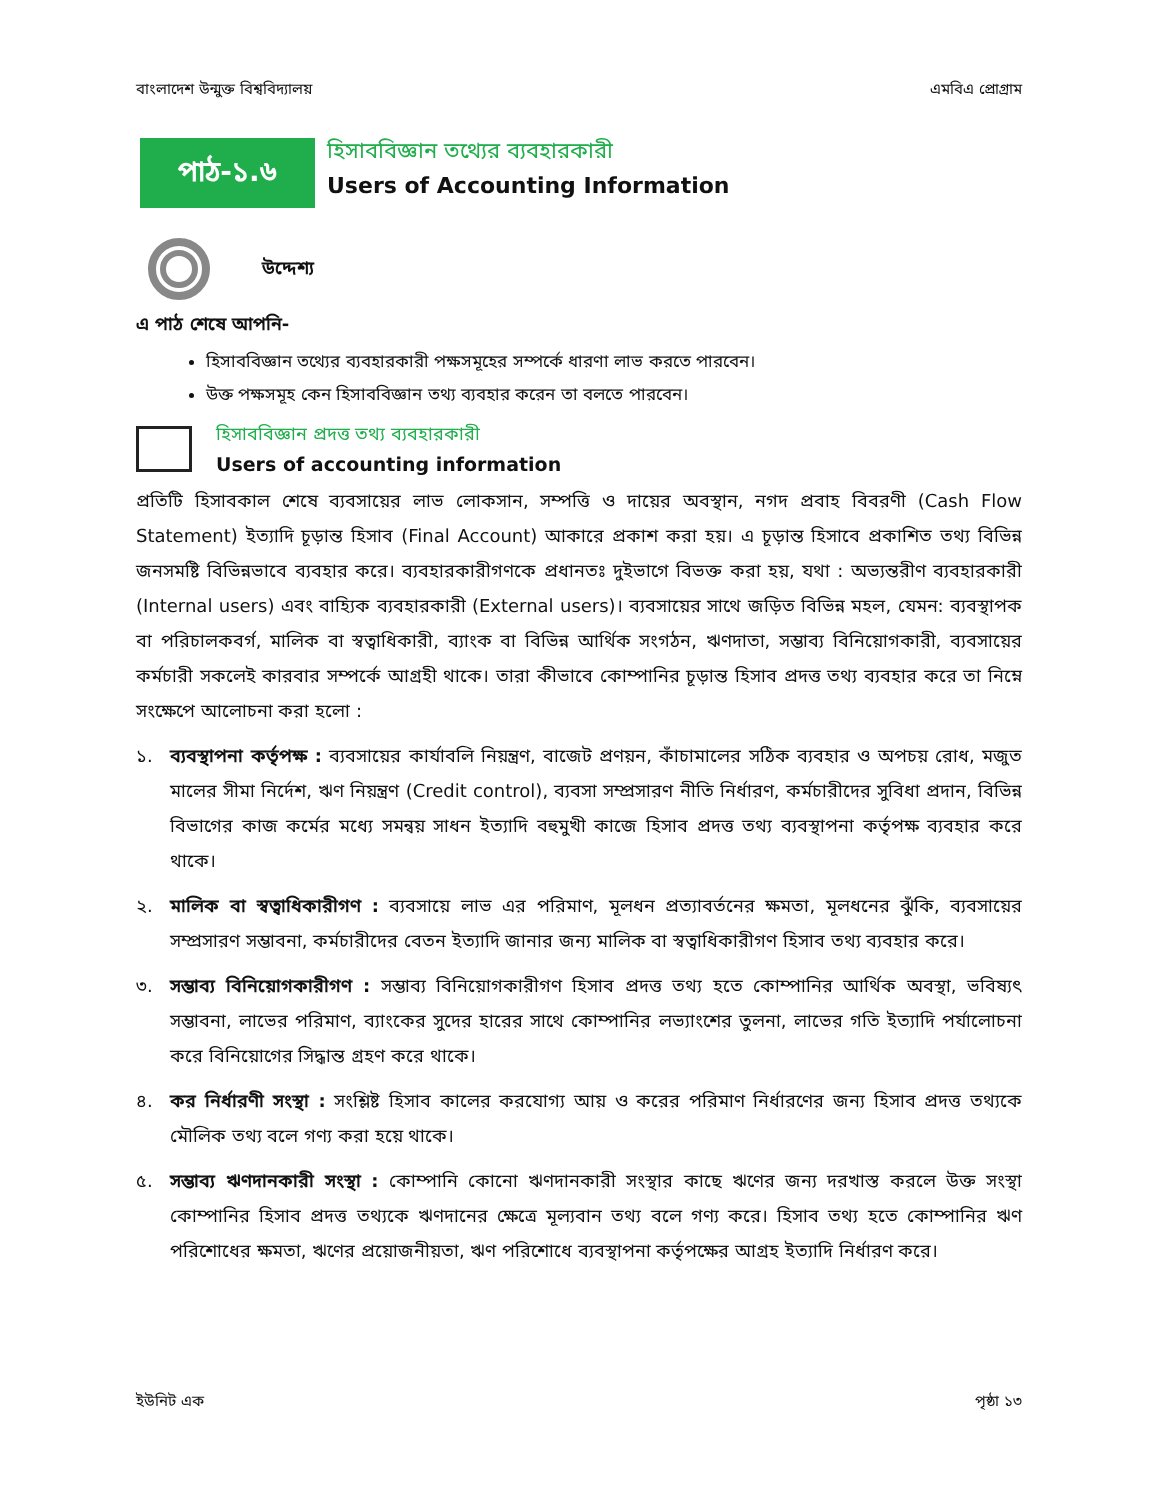বাংলাদেশ উন্মুক্ত বিশ্ববিদ্যালয় এমবিএ প্রোগ্রাম
পাঠ-১.৬
হিসাববিজ্ঞান তথ্যের ব্যবহারকারী
Users of Accounting Information
উদ্দেশ্য
এ পাঠ শেষে আপনি-
হিসাববিজ্ঞান তথ্যের ব্যবহারকারী পক্ষসমূহের সম্পর্কে ধারণা লাভ করতে পারবেন।
উক্ত পক্ষসমূহ কেন হিসাববিজ্ঞান তথ্য ব্যবহার করেন তা বলতে পারবেন।
হিসাববিজ্ঞান প্রদত্ত তথ্য ব্যবহারকারী
Users of accounting information
প্রতিটি হিসাবকাল শেষে ব্যবসায়ের লাভ লোকসান, সম্পত্তি ও দায়ের অবস্থান, নগদ প্রবাহ বিবরণী (Cash Flow Statement) ইত্যাদি চূড়ান্ত হিসাব (Final Account) আকারে প্রকাশ করা হয়। এ চূড়ান্ত হিসাবে প্রকাশিত তথ্য বিভিন্ন জনসমষ্টি বিভিন্নভাবে ব্যবহার করে। ব্যবহারকারীগণকে প্রধানতঃ দুইভাগে বিভক্ত করা হয়, যথা : অভ্যন্তরীণ ব্যবহারকারী (Internal users) এবং বাহ্যিক ব্যবহারকারী (External users)। ব্যবসায়ের সাথে জড়িত বিভিন্ন মহল, যেমন: ব্যবস্থাপক বা পরিচালকবর্গ, মালিক বা স্বত্বাধিকারী, ব্যাংক বা বিভিন্ন আর্থিক সংগঠন, ঋণদাতা, সম্ভাব্য বিনিয়োগকারী, ব্যবসায়ের কর্মচারী সকলেই কারবার সম্পর্কে আগ্রহী থাকে। তারা কীভাবে কোম্পানির চূড়ান্ত হিসাব প্রদত্ত তথ্য ব্যবহার করে তা নিম্নে সংক্ষেপে আলোচনা করা হলো :
১. ব্যবস্থাপনা কর্তৃপক্ষ : ব্যবসায়ের কার্যাবলি নিয়ন্ত্রণ, বাজেট প্রণয়ন, কাঁচামালের সঠিক ব্যবহার ও অপচয় রোধ, মজুত মালের সীমা নির্দেশ, ঋণ নিয়ন্ত্রণ (Credit control), ব্যবসা সম্প্রসারণ নীতি নির্ধারণ, কর্মচারীদের সুবিধা প্রদান, বিভিন্ন বিভাগের কাজ কর্মের মধ্যে সমন্বয় সাধন ইত্যাদি বহুমুখী কাজে হিসাব প্রদত্ত তথ্য ব্যবস্থাপনা কর্তৃপক্ষ ব্যবহার করে থাকে।
২. মালিক বা স্বত্বাধিকারীগণ : ব্যবসায়ে লাভ এর পরিমাণ, মূলধন প্রত্যাবর্তনের ক্ষমতা, মূলধনের ঝুঁকি, ব্যবসায়ের সম্প্রসারণ সম্ভাবনা, কর্মচারীদের বেতন ইত্যাদি জানার জন্য মালিক বা স্বত্বাধিকারীগণ হিসাব তথ্য ব্যবহার করে।
৩. সম্ভাব্য বিনিয়োগকারীগণ : সম্ভাব্য বিনিয়োগকারীগণ হিসাব প্রদত্ত তথ্য হতে কোম্পানির আর্থিক অবস্থা, ভবিষ্যৎ সম্ভাবনা, লাভের পরিমাণ, ব্যাংকের সুদের হারের সাথে কোম্পানির লভ্যাংশের তুলনা, লাভের গতি ইত্যাদি পর্যালোচনা করে বিনিয়োগের সিদ্ধান্ত গ্রহণ করে থাকে।
৪. কর নির্ধারণী সংস্থা : সংশ্লিষ্ট হিসাব কালের করযোগ্য আয় ও করের পরিমাণ নির্ধারণের জন্য হিসাব প্রদত্ত তথ্যকে মৌলিক তথ্য বলে গণ্য করা হয়ে থাকে।
৫. সম্ভাব্য ঋণদানকারী সংস্থা : কোম্পানি কোনো ঋণদানকারী সংস্থার কাছে ঋণের জন্য দরখাস্ত করলে উক্ত সংস্থা কোম্পানির হিসাব প্রদত্ত তথ্যকে ঋণদানের ক্ষেত্রে মূল্যবান তথ্য বলে গণ্য করে। হিসাব তথ্য হতে কোম্পানির ঋণ পরিশোধের ক্ষমতা, ঋণের প্রয়োজনীয়তা, ঋণ পরিশোধে ব্যবস্থাপনা কর্তৃপক্ষের আগ্রহ ইত্যাদি নির্ধারণ করে।
ইউনিট এক পৃষ্ঠা ১৩